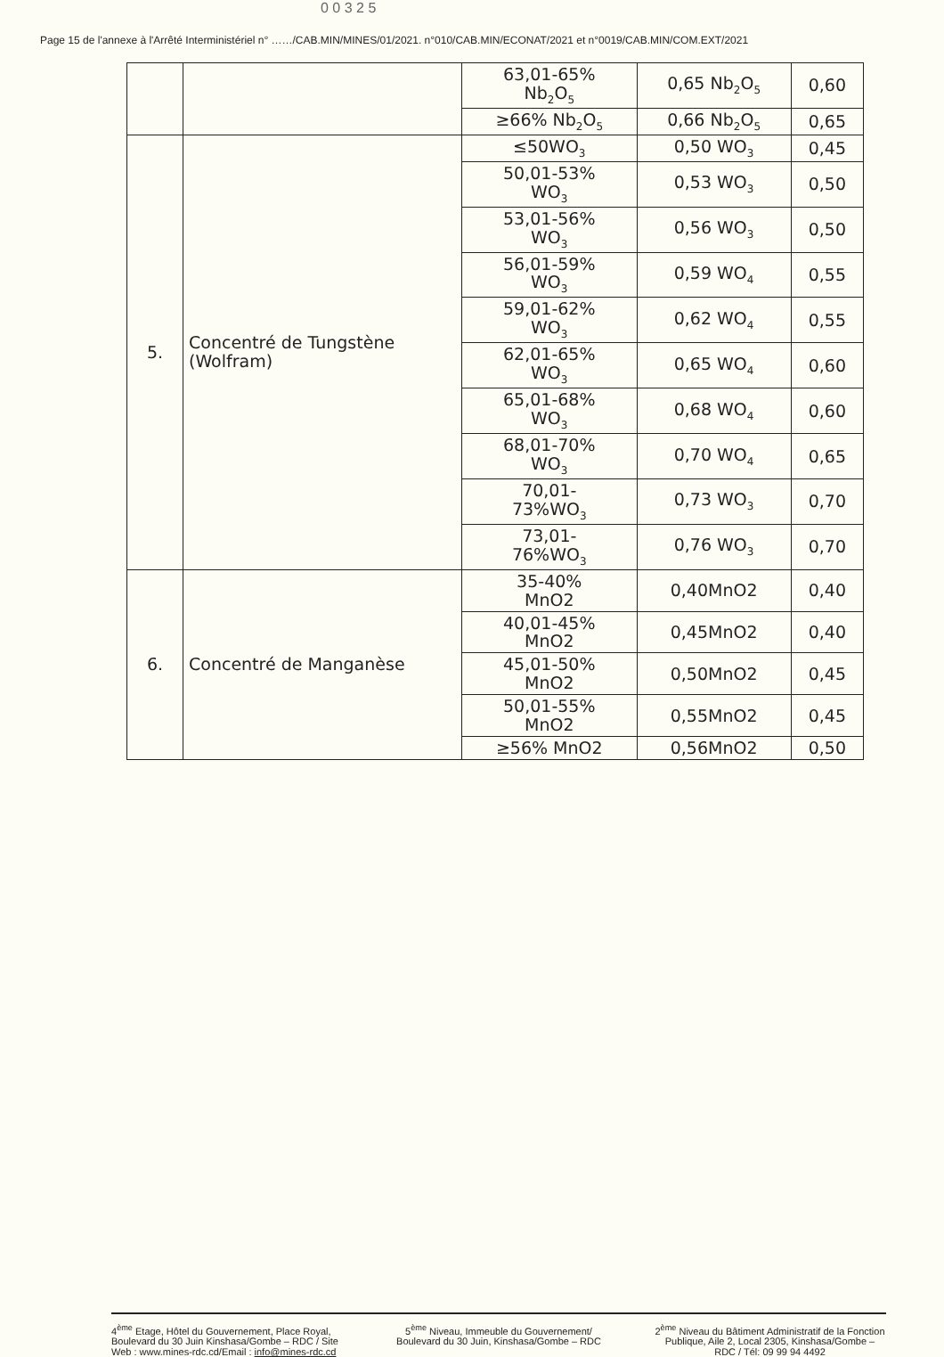0 0 3 2 5
Page 15 de l'annexe à l'Arrêté Interministériel n° ……/CAB.MIN/MINES/01/2021. n°010/CAB.MIN/ECONAT/2021 et n°0019/CAB.MIN/COM.EXT/2021
| | | 63,01-65% Nb<sub>2</sub>O<sub>5</sub> | 0,65 Nb<sub>2</sub>O<sub>5</sub> | 0,60 |
| | | ≥66% Nb<sub>2</sub>O<sub>5</sub> | 0,66 Nb<sub>2</sub>O<sub>5</sub> | 0,65 |
| 5. | Concentré de Tungstène (Wolfram) | ≤50WO<sub>3</sub> | 0,50 WO<sub>3</sub> | 0,45 |
| | | 50,01-53% WO<sub>3</sub> | 0,53 WO<sub>3</sub> | 0,50 |
| | | 53,01-56% WO<sub>3</sub> | 0,56 WO<sub>3</sub> | 0,50 |
| | | 56,01-59% WO<sub>3</sub> | 0,59 WO<sub>4</sub> | 0,55 |
| | | 59,01-62% WO<sub>3</sub> | 0,62 WO<sub>4</sub> | 0,55 |
| | | 62,01-65% WO<sub>3</sub> | 0,65 WO<sub>4</sub> | 0,60 |
| | | 65,01-68% WO<sub>3</sub> | 0,68 WO<sub>4</sub> | 0,60 |
| | | 68,01-70% WO<sub>3</sub> | 0,70 WO<sub>4</sub> | 0,65 |
| | | 70,01- 73%WO<sub>3</sub> | 0,73 WO<sub>3</sub> | 0,70 |
| | | 73,01- 76%WO<sub>3</sub> | 0,76 WO<sub>3</sub> | 0,70 |
| 6. | Concentré de Manganèse | 35-40% MnO2 | 0,40MnO2 | 0,40 |
| | | 40,01-45% MnO2 | 0,45MnO2 | 0,40 |
| | | 45,01-50% MnO2 | 0,50MnO2 | 0,45 |
| | | 50,01-55% MnO2 | 0,55MnO2 | 0,45 |
| | | ≥56% MnO2 | 0,56MnO2 | 0,50 |
4<sup>ème</sup> Etage, Hôtel du Gouvernement, Place Royal, Boulevard du 30 Juin Kinshasa/Gombe – RDC / Site Web : www.mines-rdc.cd/Email : info@mines-rdc.cd
5<sup>ème</sup> Niveau, Immeuble du Gouvernement/ Boulevard du 30 Juin, Kinshasa/Gombe – RDC
2<sup>ème</sup> Niveau du Bâtiment Administratif de la Fonction Publique, Aile 2, Local 2305, Kinshasa/Gombe – RDC / Tél: 09 99 94 4492